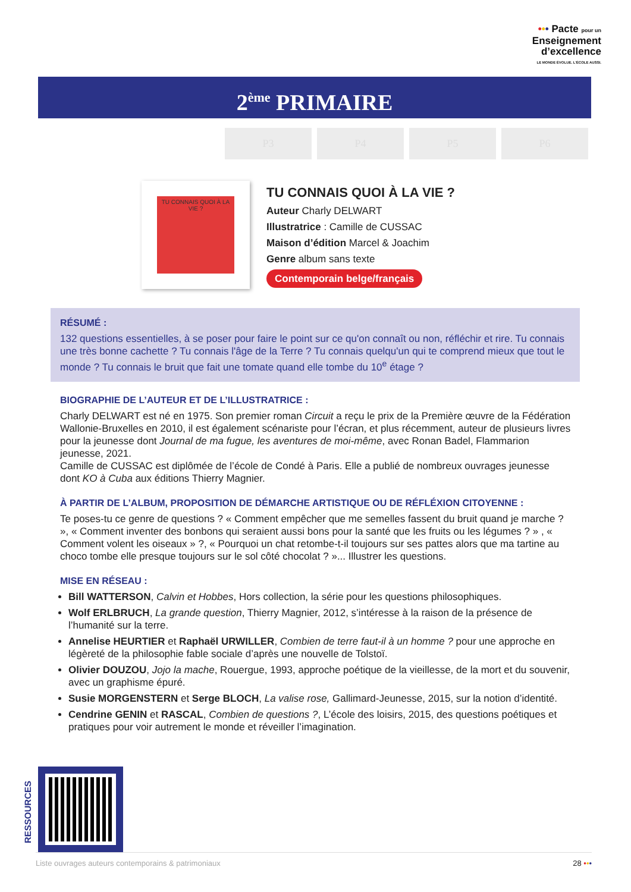••• Pacte pour un
Enseignement
d’excellence
LE MONDE ÉVOLUE. L’ÉCOLE AUSSI.
2<sup>ème</sup> PRIMAIRE
P3 P4 P5 P6
TU CONNAIS QUOI À LA VIE ?
TU CONNAIS QUOI À LA VIE ?
Auteur Charly DELWART
Illustratrice : Camille de CUSSAC
Maison d’édition Marcel & Joachim
Genre album sans texte
Contemporain belge/français
RÉSUMÉ :
132 questions essentielles, à se poser pour faire le point sur ce qu'on connaît ou non, réfléchir et rire. Tu connais une très bonne cachette ? Tu connais l'âge de la Terre ? Tu connais quelqu'un qui te comprend mieux que tout le monde ? Tu connais le bruit que fait une tomate quand elle tombe du 10<sup>e</sup> étage ?
BIOGRAPHIE DE L’AUTEUR ET DE L’ILLUSTRATRICE :
Charly DELWART est né en 1975. Son premier roman Circuit a reçu le prix de la Première œuvre de la Fédération Wallonie-Bruxelles en 2010, il est également scénariste pour l’écran, et plus récemment, auteur de plusieurs livres pour la jeunesse dont Journal de ma fugue, les aventures de moi-même, avec Ronan Badel, Flammarion jeunesse, 2021.
Camille de CUSSAC est diplômée de l’école de Condé à Paris. Elle a publié de nombreux ouvrages jeunesse dont KO à Cuba aux éditions Thierry Magnier.
À PARTIR DE L’ALBUM, PROPOSITION DE DÉMARCHE ARTISTIQUE OU DE RÉFLÉXION CITOYENNE :
Te poses-tu ce genre de questions ? « Comment empêcher que me semelles fassent du bruit quand je marche ? », « Comment inventer des bonbons qui seraient aussi bons pour la santé que les fruits ou les légumes ? » , « Comment volent les oiseaux » ?, « Pourquoi un chat retombe-t-il toujours sur ses pattes alors que ma tartine au choco tombe elle presque toujours sur le sol côté chocolat ? »... Illustrer les questions.
MISE EN RÉSEAU :
Bill WATTERSON, Calvin et Hobbes, Hors collection, la série pour les questions philosophiques.
Wolf ERLBRUCH, La grande question, Thierry Magnier, 2012, s’intéresse à la raison de la présence de l’humanité sur la terre.
Annelise HEURTIER et Raphaël URWILLER, Combien de terre faut-il à un homme ? pour une approche en légèreté de la philosophie fable sociale d’après une nouvelle de Tolstoï.
Olivier DOUZOU, Jojo la mache, Rouergue, 1993, approche poétique de la vieillesse, de la mort et du souvenir, avec un graphisme épuré.
Susie MORGENSTERN et Serge BLOCH, La valise rose, Gallimard-Jeunesse, 2015, sur la notion d’identité.
Cendrine GENIN et RASCAL, Combien de questions ?, L’école des loisirs, 2015, des questions poétiques et pratiques pour voir autrement le monde et réveiller l’imagination.
RESSOURCES
Liste ouvrages auteurs contemporains & patrimoniaux 28 •••